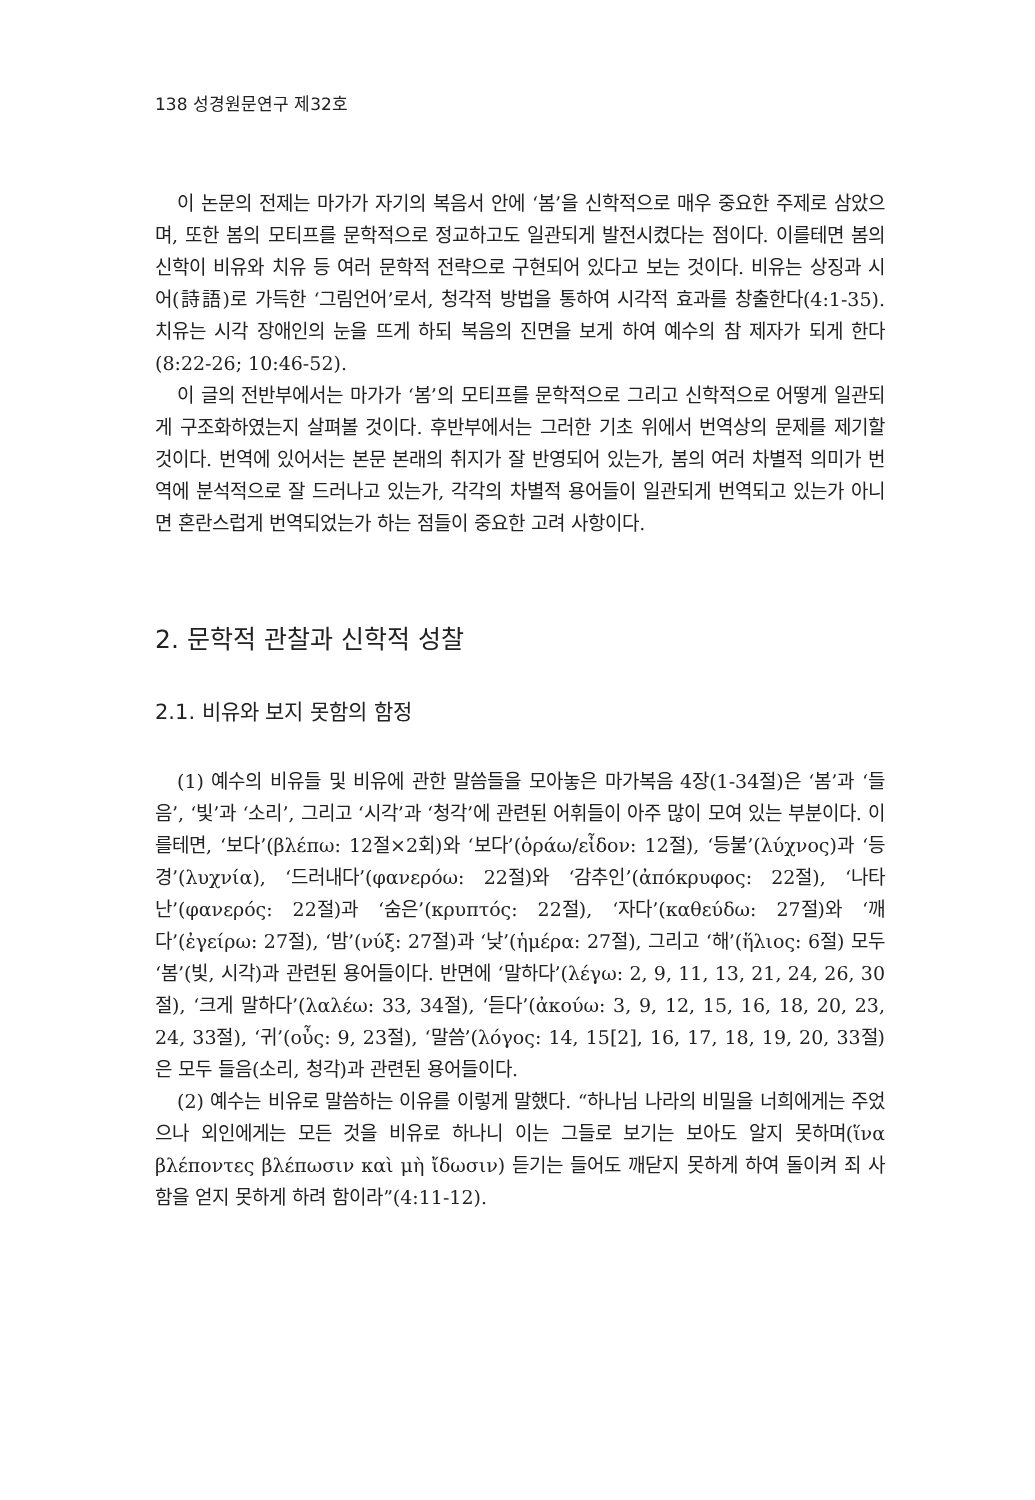138 성경원문연구 제32호
이 논문의 전제는 마가가 자기의 복음서 안에 ‘봄’을 신학적으로 매우 중요한 주제로 삼았으며, 또한 봄의 모티프를 문학적으로 정교하고도 일관되게 발전시켰다는 점이다. 이를테면 봄의 신학이 비유와 치유 등 여러 문학적 전략으로 구현되어 있다고 보는 것이다. 비유는 상징과 시어(詩語)로 가득한 ‘그림언어’로서, 청각적 방법을 통하여 시각적 효과를 창출한다(4:1-35). 치유는 시각 장애인의 눈을 뜨게 하되 복음의 진면을 보게 하여 예수의 참 제자가 되게 한다(8:22-26; 10:46-52).
이 글의 전반부에서는 마가가 ‘봄’의 모티프를 문학적으로 그리고 신학적으로 어떻게 일관되게 구조화하였는지 살펴볼 것이다. 후반부에서는 그러한 기초 위에서 번역상의 문제를 제기할 것이다. 번역에 있어서는 본문 본래의 취지가 잘 반영되어 있는가, 봄의 여러 차별적 의미가 번역에 분석적으로 잘 드러나고 있는가, 각각의 차별적 용어들이 일관되게 번역되고 있는가 아니면 혼란스럽게 번역되었는가 하는 점들이 중요한 고려 사항이다.
2. 문학적 관찰과 신학적 성찰
2.1. 비유와 보지 못함의 함정
(1) 예수의 비유들 및 비유에 관한 말씀들을 모아놓은 마가복음 4장(1-34절)은 ‘봄’과 ‘들음’, ‘빛’과 ‘소리’, 그리고 ‘시각’과 ‘청각’에 관련된 어휘들이 아주 많이 모여 있는 부분이다. 이를테면, ‘보다’(βλέπω: 12절×2회)와 ‘보다’(ὁράω/εἶδον: 12절), ‘등불’(λύχνος)과 ‘등경’(λυχνία), ‘드러내다’(φανερόω: 22절)와 ‘감추인’(ἀπόκρυφος: 22절), ‘나타난’(φανερός: 22절)과 ‘숨은’(κρυπτός: 22절), ‘자다’(καθεύδω: 27절)와 ‘깨다’(ἐγείρω: 27절), ‘밤’(νύξ: 27절)과 ‘낮’(ἡμέρα: 27절), 그리고 ‘해’(ἥλιος: 6절) 모두 ‘봄’(빛, 시각)과 관련된 용어들이다. 반면에 ‘말하다’(λέγω: 2, 9, 11, 13, 21, 24, 26, 30절), ‘크게 말하다’(λαλέω: 33, 34절), ‘듣다’(ἀκούω: 3, 9, 12, 15, 16, 18, 20, 23, 24, 33절), ‘귀’(οὖς: 9, 23절), ‘말씀’(λόγος: 14, 15[2], 16, 17, 18, 19, 20, 33절)은 모두 들음(소리, 청각)과 관련된 용어들이다.
(2) 예수는 비유로 말씀하는 이유를 이렇게 말했다. “하나님 나라의 비밀을 너희에게는 주었으나 외인에게는 모든 것을 비유로 하나니 이는 그들로 보기는 보아도 알지 못하며(ἵνα βλέποντες βλέπωσιν καὶ μὴ ἴδωσιν) 듣기는 들어도 깨닫지 못하게 하여 돌이켜 죄 사함을 얻지 못하게 하려 함이라”(4:11-12).